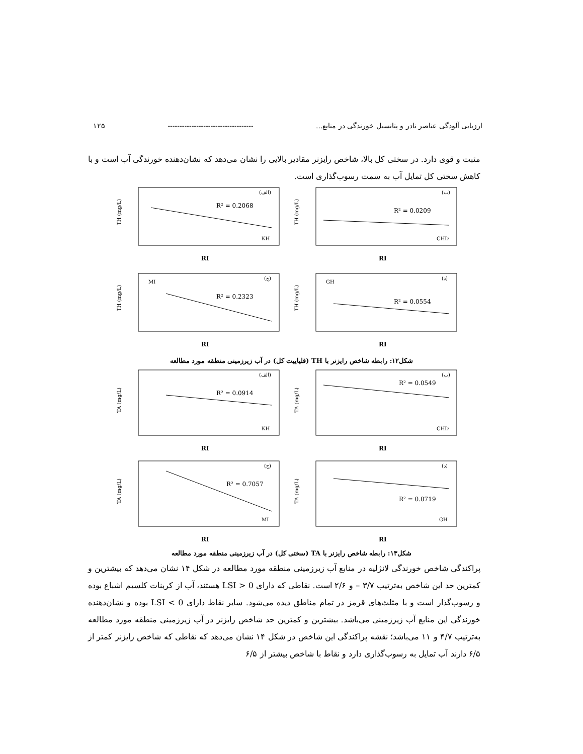ارزیابی آلودگی عناصر نادر و پتانسیل خورندگی در منابع... ------------------------------------ ۱۲۵
مثبت و قوی دارد. در سختی کل بالا، شاخص رایزنر مقادیر بالایی را نشان می‌دهد که نشان‌دهنده خورندگی آب است و با کاهش سختی کل تمایل آب به سمت رسوب‌گذاری است.
R² = 0.2068
(الف)
KH
RI
TH (mg/L)
R² = 0.0209
(ب)
CHD
RI
TH (mg/L)
R² = 0.2323
(ج)
MI
RI
TH (mg/L)
R² = 0.0554
(د)
GH
RI
TH (mg/L)
شکل۱۲: رابطه شاخص رایزنر با TH (قلیاییت کل) در آب زیرزمینی منطقه مورد مطالعه
R² = 0.0914
(الف)
KH
RI
TA (mg/L)
R² = 0.0549
(ب)
CHD
RI
TA (mg/L)
R² = 0.7057
(ج)
MI
RI
TA (mg/L)
R² = 0.0719
(د)
GH
RI
TA (mg/L)
شکل۱۳: رابطه شاخص رایزنر با TA (سختی کل) در آب زیرزمینی منطقه مورد مطالعه
پراکندگی شاخص خورندگی لانژلیه در منابع آب زیرزمینی منطقه مورد مطالعه در شکل ۱۴ نشان می‌دهد که بیشترین و کمترین حد این شاخص به‌ترتیب ۳/۷ – و ۲/۶ است. نقاطی که دارای LSI > 0 هستند، آب از کربنات کلسیم اشباع بوده و رسوب‌گذار است و با مثلث‌های قرمز در تمام مناطق دیده می‌شود. سایر نقاط دارای LSI < 0 بوده و نشان‌دهنده خورندگی این منابع آب زیرزمینی می‌باشد. بیشترین و کمترین حد شاخص رایزنر در آب زیرزمینی منطقه مورد مطالعه به‌ترتیب ۴/۷ و ۱۱ می‌باشد؛ نقشه پراکندگی این شاخص در شکل ۱۴ نشان می‌دهد که نقاطی که شاخص رایزنر کمتر از ۶/۵ دارند آب تمایل به رسوب‌گذاری دارد و نقاط با شاخص بیشتر از ۶/۵